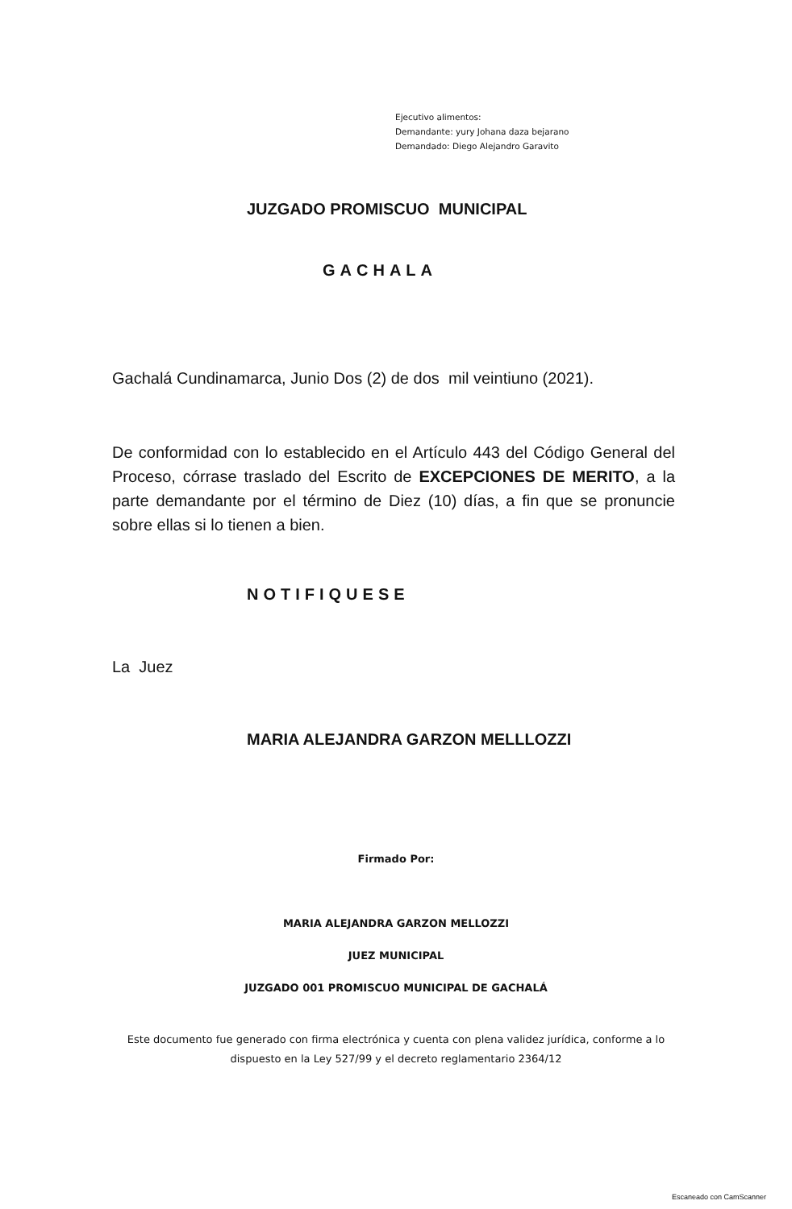Ejecutivo alimentos:
Demandante: yury Johana daza bejarano
Demandado: Diego Alejandro Garavito
JUZGADO PROMISCUO MUNICIPAL
GACHALA
Gachalá Cundinamarca, Junio Dos (2) de dos mil veintiuno (2021).
De conformidad con lo establecido en el Artículo 443 del Código General del Proceso, córrase traslado del Escrito de EXCEPCIONES DE MERITO, a la parte demandante por el término de Diez (10) días, a fin que se pronuncie sobre ellas si lo tienen a bien.
NOTIFIQUESE
La Juez
MARIA ALEJANDRA GARZON MELLLOZZI
Firmado Por:
MARIA ALEJANDRA GARZON MELLOZZI
JUEZ MUNICIPAL
JUZGADO 001 PROMISCUO MUNICIPAL DE GACHALÁ
Este documento fue generado con firma electrónica y cuenta con plena validez jurídica, conforme a lo dispuesto en la Ley 527/99 y el decreto reglamentario 2364/12
Escaneado con CamScanner